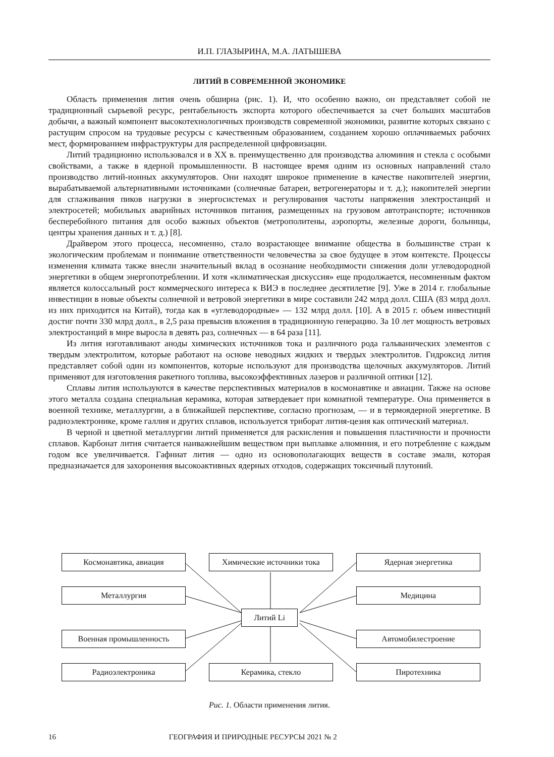И.П. ГЛАЗЫРИНА, М.А. ЛАТЫШЕВА
ЛИТИЙ В СОВРЕМЕННОЙ ЭКОНОМИКЕ
Область применения лития очень обширна (рис. 1). И, что особенно важно, он представляет собой не традиционный сырьевой ресурс, рентабельность экспорта которого обеспечивается за счет больших масштабов добычи, а важный компонент высокотехнологичных производств современной экономики, развитие которых связано с растущим спросом на трудовые ресурсы с качественным образованием, созданием хорошо оплачиваемых рабочих мест, формированием инфраструктуры для распределенной цифровизации.
Литий традиционно использовался и в XX в. преимущественно для производства алюминия и стекла с особыми свойствами, а также в ядерной промышленности. В настоящее время одним из основных направлений стало производство литий-ионных аккумуляторов. Они находят широкое применение в качестве накопителей энергии, вырабатываемой альтернативными источниками (солнечные батареи, ветрогенераторы и т. д.); накопителей энергии для сглаживания пиков нагрузки в энергосистемах и регулирования частоты напряжения электростанций и электросетей; мобильных аварийных источников питания, размещенных на грузовом автотранспорте; источников бесперебойного питания для особо важных объектов (метрополитены, аэропорты, железные дороги, больницы, центры хранения данных и т. д.) [8].
Драйвером этого процесса, несомненно, стало возрастающее внимание общества в большинстве стран к экологическим проблемам и понимание ответственности человечества за свое будущее в этом контексте. Процессы изменения климата также внесли значительный вклад в осознание необходимости снижения доли углеводородной энергетики в общем энергопотреблении. И хотя «климатическая дискуссия» еще продолжается, несомненным фактом является колоссальный рост коммерческого интереса к ВИЭ в последнее десятилетие [9]. Уже в 2014 г. глобальные инвестиции в новые объекты солнечной и ветровой энергетики в мире составили 242 млрд долл. США (83 млрд долл. из них приходится на Китай), тогда как в «углеводородные» — 132 млрд долл. [10]. А в 2015 г. объем инвестиций достиг почти 330 млрд долл., в 2,5 раза превысив вложения в традиционную генерацию. За 10 лет мощность ветровых электростанций в мире выросла в девять раз, солнечных — в 64 раза [11].
Из лития изготавливают аноды химических источников тока и различного рода гальванических элементов с твердым электролитом, которые работают на основе неводных жидких и твердых электролитов. Гидроксид лития представляет собой один из компонентов, которые используют для производства щелочных аккумуляторов. Литий применяют для изготовления ракетного топлива, высокоэффективных лазеров и различной оптики [12].
Сплавы лития используются в качестве перспективных материалов в космонавтике и авиации. Также на основе этого металла создана специальная керамика, которая затвердевает при комнатной температуре. Она применяется в военной технике, металлургии, а в ближайшей перспективе, согласно прогнозам, — и в термоядерной энергетике. В радиоэлектронике, кроме галлия и других сплавов, используется триборат лития-цезия как оптический материал.
В черной и цветной металлургии литий применяется для раскисления и повышения пластичности и прочности сплавов. Карбонат лития считается наиважнейшим веществом при выплавке алюминия, и его потребление с каждым годом все увеличивается. Гафниат лития — одно из основополагающих веществ в составе эмали, которая предназначается для захоронения высокоактивных ядерных отходов, содержащих токсичный плутоний.
Космонавтика, авиация Химические источники тока Ядерная энергетика
Металлургия Медицина
Литий Li
Военная промышленность Автомобилестроение
Радиоэлектроника Керамика, стекло Пиротехника
Рис. 1. Области применения лития.
16 ГЕОГРАФИЯ И ПРИРОДНЫЕ РЕСУРСЫ 2021 № 2